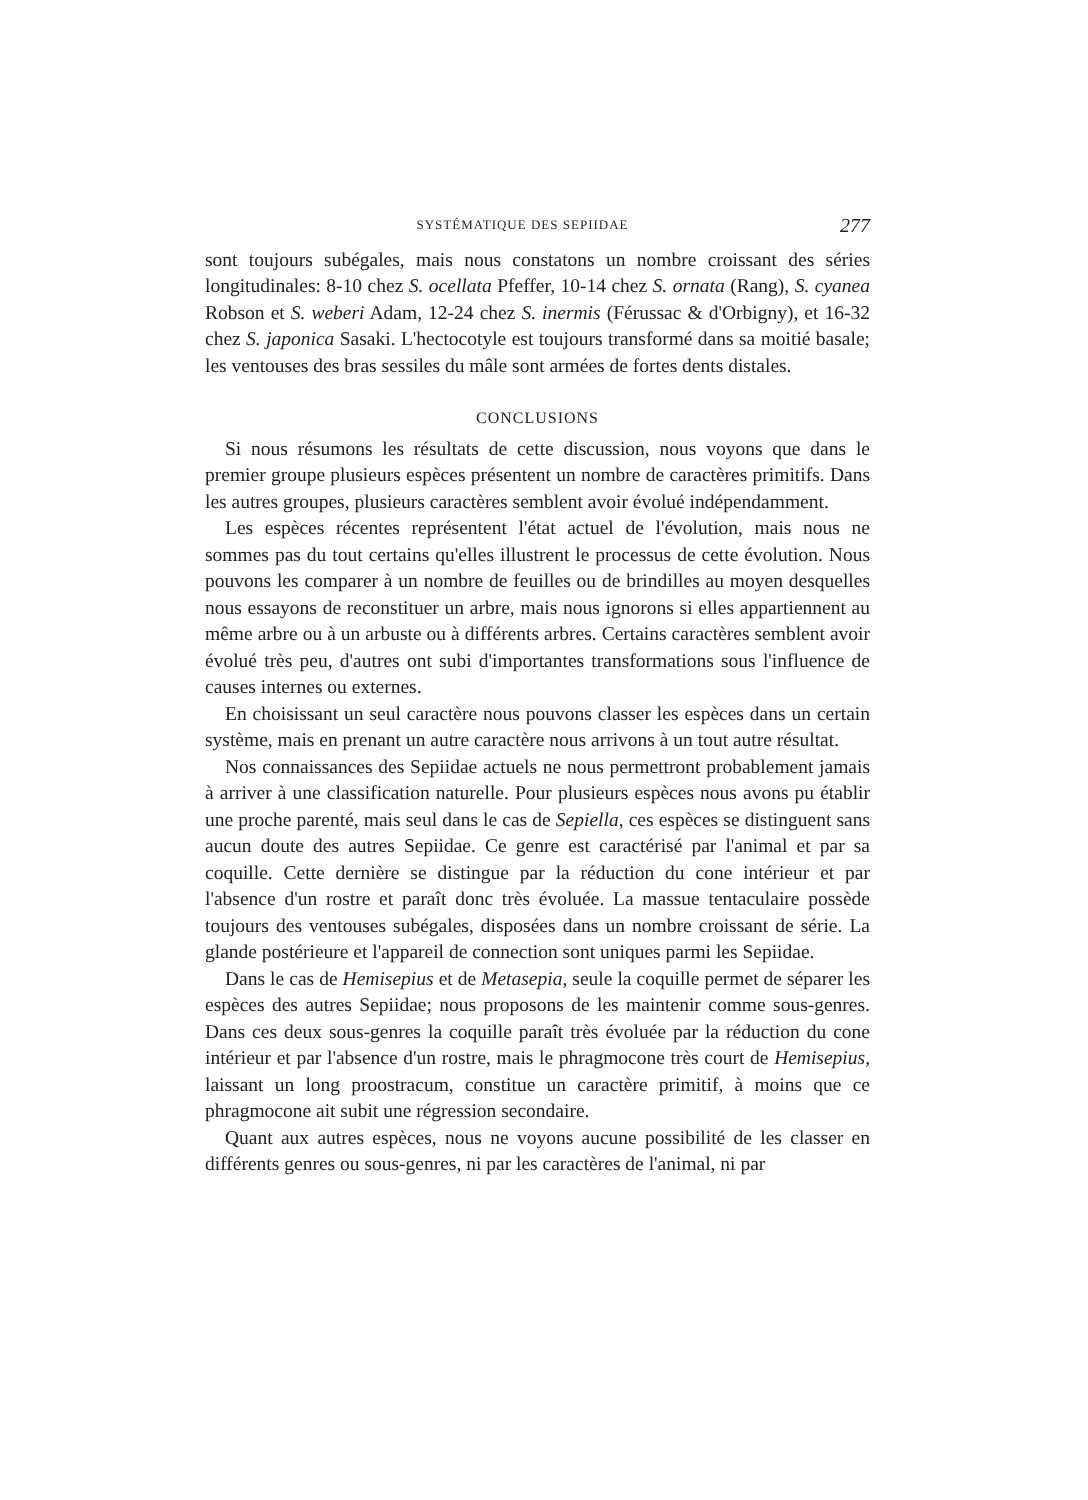SYSTÉMATIQUE DES SEPIIDAE 277
sont toujours subégales, mais nous constatons un nombre croissant des séries longitudinales: 8-10 chez S. ocellata Pfeffer, 10-14 chez S. ornata (Rang), S. cyanea Robson et S. weberi Adam, 12-24 chez S. inermis (Férussac & d'Orbigny), et 16-32 chez S. japonica Sasaki. L'hectocotyle est toujours transformé dans sa moitié basale; les ventouses des bras sessiles du mâle sont armées de fortes dents distales.
CONCLUSIONS
Si nous résumons les résultats de cette discussion, nous voyons que dans le premier groupe plusieurs espèces présentent un nombre de caractères primitifs. Dans les autres groupes, plusieurs caractères semblent avoir évolué indépendamment.
Les espèces récentes représentent l'état actuel de l'évolution, mais nous ne sommes pas du tout certains qu'elles illustrent le processus de cette évolution. Nous pouvons les comparer à un nombre de feuilles ou de brindilles au moyen desquelles nous essayons de reconstituer un arbre, mais nous ignorons si elles appartiennent au même arbre ou à un arbuste ou à différents arbres. Certains caractères semblent avoir évolué très peu, d'autres ont subi d'importantes transformations sous l'influence de causes internes ou externes.
En choisissant un seul caractère nous pouvons classer les espèces dans un certain système, mais en prenant un autre caractère nous arrivons à un tout autre résultat.
Nos connaissances des Sepiidae actuels ne nous permettront probablement jamais à arriver à une classification naturelle. Pour plusieurs espèces nous avons pu établir une proche parenté, mais seul dans le cas de Sepiella, ces espèces se distinguent sans aucun doute des autres Sepiidae. Ce genre est caractérisé par l'animal et par sa coquille. Cette dernière se distingue par la réduction du cone intérieur et par l'absence d'un rostre et paraît donc très évoluée. La massue tentaculaire possède toujours des ventouses subégales, disposées dans un nombre croissant de série. La glande postérieure et l'appareil de connection sont uniques parmi les Sepiidae.
Dans le cas de Hemisepius et de Metasepia, seule la coquille permet de séparer les espèces des autres Sepiidae; nous proposons de les maintenir comme sous-genres. Dans ces deux sous-genres la coquille paraît très évoluée par la réduction du cone intérieur et par l'absence d'un rostre, mais le phragmocone très court de Hemisepius, laissant un long proostracum, constitue un caractère primitif, à moins que ce phragmocone ait subit une régression secondaire.
Quant aux autres espèces, nous ne voyons aucune possibilité de les classer en différents genres ou sous-genres, ni par les caractères de l'animal, ni par